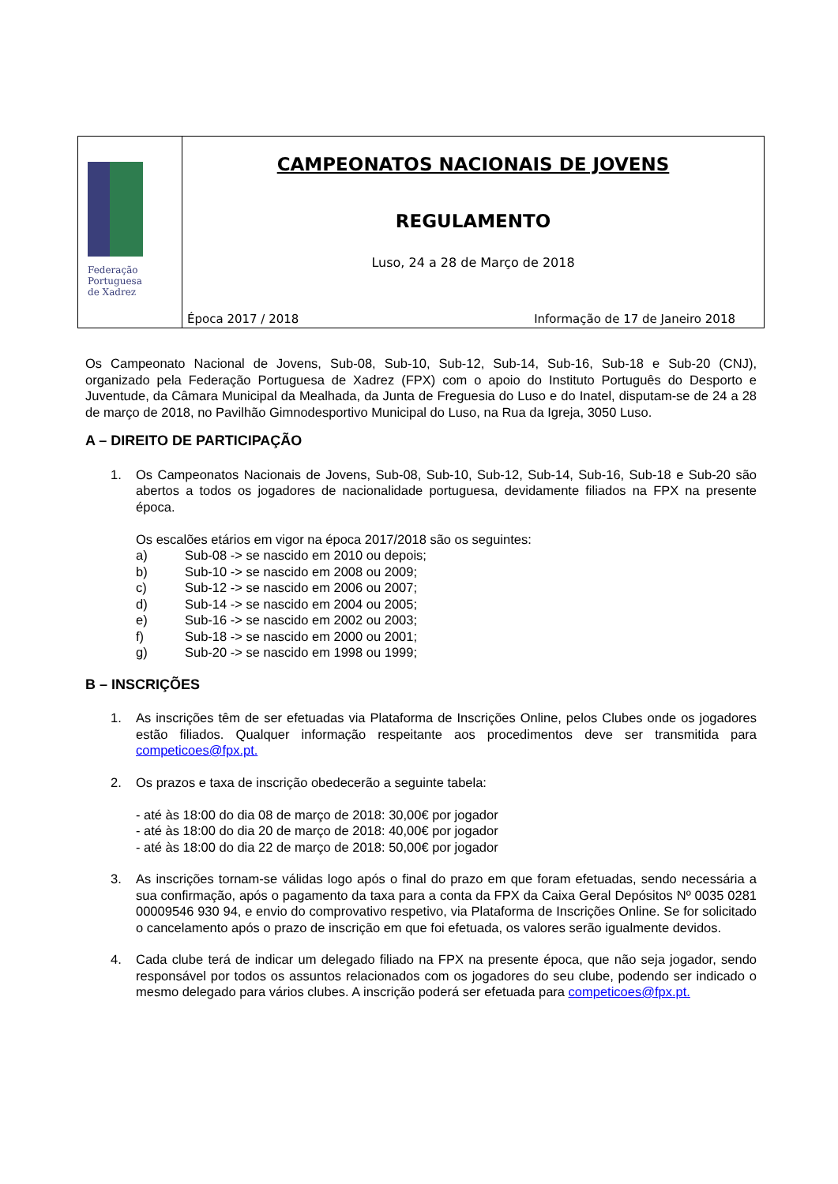Federação
Portuguesa
de Xadrez
CAMPEONATOS NACIONAIS DE JOVENS
REGULAMENTO
Luso, 24 a 28 de Março de 2018
Época 2017 / 2018 Informação de 17 de Janeiro 2018
Os Campeonato Nacional de Jovens, Sub-08, Sub-10, Sub-12, Sub-14, Sub-16, Sub-18 e Sub-20 (CNJ), organizado pela Federação Portuguesa de Xadrez (FPX) com o apoio do Instituto Português do Desporto e Juventude, da Câmara Municipal da Mealhada, da Junta de Freguesia do Luso e do Inatel, disputam-se de 24 a 28 de março de 2018, no Pavilhão Gimnodesportivo Municipal do Luso, na Rua da Igreja, 3050 Luso.
A – DIREITO DE PARTICIPAÇÃO
1. Os Campeonatos Nacionais de Jovens, Sub-08, Sub-10, Sub-12, Sub-14, Sub-16, Sub-18 e Sub-20 são abertos a todos os jogadores de nacionalidade portuguesa, devidamente filiados na FPX na presente época.
Os escalões etários em vigor na época 2017/2018 são os seguintes:
a) Sub-08 -> se nascido em 2010 ou depois;
b) Sub-10 -> se nascido em 2008 ou 2009;
c) Sub-12 -> se nascido em 2006 ou 2007;
d) Sub-14 -> se nascido em 2004 ou 2005;
e) Sub-16 -> se nascido em 2002 ou 2003;
f) Sub-18 -> se nascido em 2000 ou 2001;
g) Sub-20 -> se nascido em 1998 ou 1999;
B – INSCRIÇÕES
1. As inscrições têm de ser efetuadas via Plataforma de Inscrições Online, pelos Clubes onde os jogadores estão filiados. Qualquer informação respeitante aos procedimentos deve ser transmitida para competicoes@fpx.pt.
2. Os prazos e taxa de inscrição obedecerão a seguinte tabela:
- até às 18:00 do dia 08 de março de 2018: 30,00€ por jogador
- até às 18:00 do dia 20 de março de 2018: 40,00€ por jogador
- até às 18:00 do dia 22 de março de 2018: 50,00€ por jogador
3. As inscrições tornam-se válidas logo após o final do prazo em que foram efetuadas, sendo necessária a sua confirmação, após o pagamento da taxa para a conta da FPX da Caixa Geral Depósitos Nº 0035 0281 00009546 930 94, e envio do comprovativo respetivo, via Plataforma de Inscrições Online. Se for solicitado o cancelamento após o prazo de inscrição em que foi efetuada, os valores serão igualmente devidos.
4. Cada clube terá de indicar um delegado filiado na FPX na presente época, que não seja jogador, sendo responsável por todos os assuntos relacionados com os jogadores do seu clube, podendo ser indicado o mesmo delegado para vários clubes. A inscrição poderá ser efetuada para competicoes@fpx.pt.